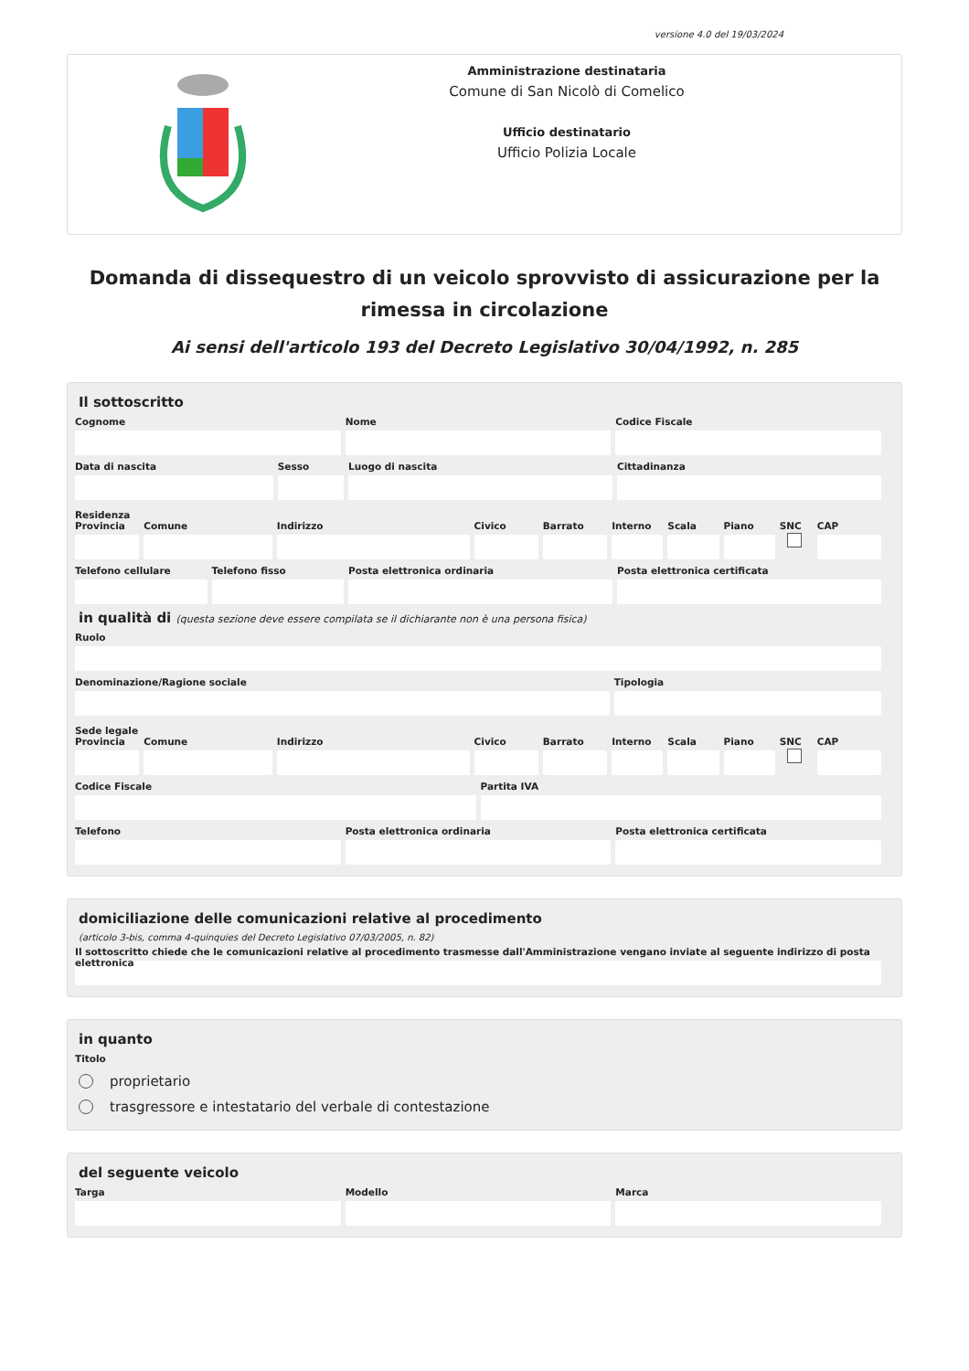versione 4.0 del 19/03/2024
Amministrazione destinataria
Comune di San Nicolò di Comelico
Ufficio destinatario
Ufficio Polizia Locale
Domanda di dissequestro di un veicolo sprovvisto di assicurazione per la rimessa in circolazione
Ai sensi dell'articolo 193 del Decreto Legislativo 30/04/1992, n. 285
Il sottoscritto
Cognome Nome Codice Fiscale
Data di nascita Sesso Luogo di nascita Cittadinanza
Residenza
Provincia Comune Indirizzo Civico Barrato Interno Scala Piano
SNC
CAP
Telefono cellulare Telefono fisso Posta elettronica ordinaria Posta elettronica certificata
in qualità di (questa sezione deve essere compilata se il dichiarante non è una persona fisica)
Ruolo
Denominazione/Ragione sociale Tipologia
Sede legale
Provincia Comune Indirizzo Civico Barrato Interno Scala Piano
SNC
CAP
Codice Fiscale Partita IVA
Telefono Posta elettronica ordinaria Posta elettronica certificata
domiciliazione delle comunicazioni relative al procedimento
(articolo 3-bis, comma 4-quinquies del Decreto Legislativo 07/03/2005, n. 82)
Il sottoscritto chiede che le comunicazioni relative al procedimento trasmesse dall'Amministrazione vengano inviate al seguente indirizzo di posta elettronica
in quanto
Titolo
proprietario
trasgressore e intestatario del verbale di contestazione
del seguente veicolo
Targa Modello Marca